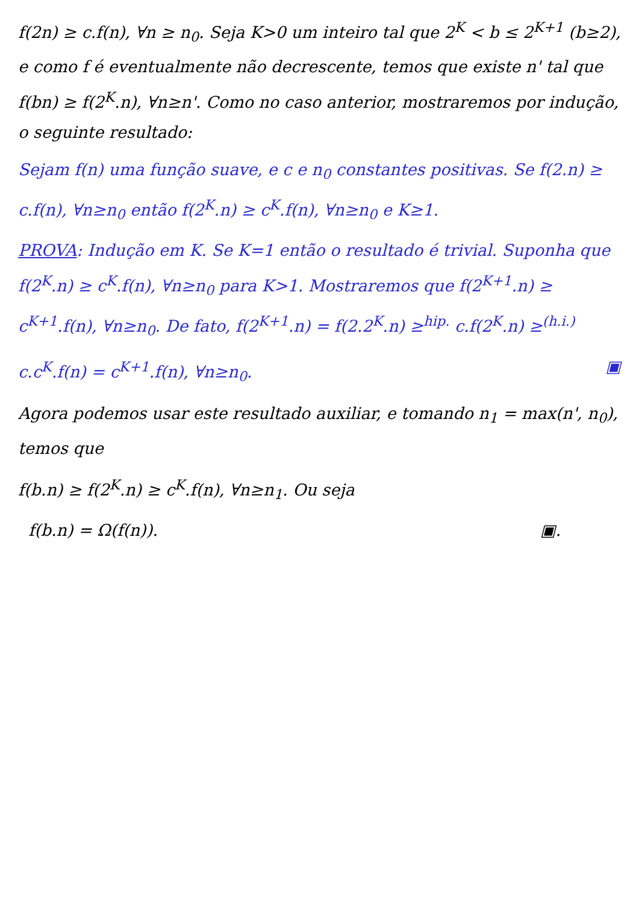f(2n) ≥ c.f(n), ∀n ≥ n<sub>0</sub>. Seja K>0 um inteiro tal que 2<sup>K</sup> < b ≤ 2<sup>K+1</sup> (b≥2), e como f é eventualmente não decrescente, temos que existe n' tal que f(bn) ≥ f(2<sup>K</sup>.n), ∀n≥n'. Como no caso anterior, mostraremos por indução, o seguinte resultado:
Sejam f(n) uma função suave, e c e n<sub>0</sub> constantes positivas. Se f(2.n) ≥ c.f(n), ∀n≥n<sub>0</sub> então f(2<sup>K</sup>.n) ≥ c<sup>K</sup>.f(n), ∀n≥n<sub>0</sub> e K≥1.
PROVA: Indução em K. Se K=1 então o resultado é trivial. Suponha que f(2<sup>K</sup>.n) ≥ c<sup>K</sup>.f(n), ∀n≥n<sub>0</sub> para K>1. Mostraremos que f(2<sup>K+1</sup>.n) ≥ c<sup>K+1</sup>.f(n), ∀n≥n<sub>0</sub>. De fato, f(2<sup>K+1</sup>.n) = f(2.2<sup>K</sup>.n) ≥<sup>hip.</sup> c.f(2<sup>K</sup>.n) ≥<sup>(h.i.)</sup>
c.c<sup>K</sup>.f(n) = c<sup>K+1</sup>.f(n), ∀n≥n<sub>0</sub>. ▣
Agora podemos usar este resultado auxiliar, e tomando n<sub>1</sub> = max(n', n<sub>0</sub>), temos que
f(b.n) ≥ f(2<sup>K</sup>.n) ≥ c<sup>K</sup>.f(n), ∀n≥n<sub>1</sub>. Ou seja
f(b.n) = Ω(f(n)). ▣.